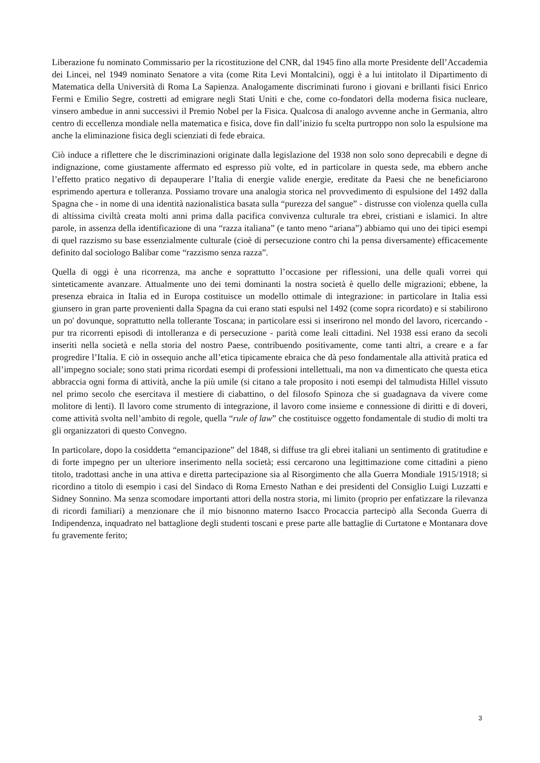Liberazione fu nominato Commissario per la ricostituzione del CNR, dal 1945 fino alla morte Presidente dell’Accademia dei Lincei, nel 1949 nominato Senatore a vita (come Rita Levi Montalcini), oggi è a lui intitolato il Dipartimento di Matematica della Università di Roma La Sapienza. Analogamente discriminati furono i giovani e brillanti fisici Enrico Fermi e Emilio Segre, costretti ad emigrare negli Stati Uniti e che, come co-fondatori della moderna fisica nucleare, vinsero ambedue in anni successivi il Premio Nobel per la Fisica. Qualcosa di analogo avvenne anche in Germania, altro centro di eccellenza mondiale nella matematica e fisica, dove fin dall’inizio fu scelta purtroppo non solo la espulsione ma anche la eliminazione fisica degli scienziati di fede ebraica.
Ciò induce a riflettere che le discriminazioni originate dalla legislazione del 1938 non solo sono deprecabili e degne di indignazione, come giustamente affermato ed espresso più volte, ed in particolare in questa sede, ma ebbero anche l’effetto pratico negativo di depauperare l’Italia di energie valide energie, ereditate da Paesi che ne beneficiarono esprimendo apertura e tolleranza. Possiamo trovare una analogia storica nel provvedimento di espulsione del 1492 dalla Spagna che - in nome di una identità nazionalistica basata sulla “purezza del sangue” - distrusse con violenza quella culla di altissima civiltà creata molti anni prima dalla pacifica convivenza culturale tra ebrei, cristiani e islamici. In altre parole, in assenza della identificazione di una “razza italiana” (e tanto meno “ariana”) abbiamo qui uno dei tipici esempi di quel razzismo su base essenzialmente culturale (cioè di persecuzione contro chi la pensa diversamente) efficacemente definito dal sociologo Balibar come “razzismo senza razza”.
Quella di oggi è una ricorrenza, ma anche e soprattutto l’occasione per riflessioni, una delle quali vorrei qui sinteticamente avanzare. Attualmente uno dei temi dominanti la nostra società è quello delle migrazioni; ebbene, la presenza ebraica in Italia ed in Europa costituisce un modello ottimale di integrazione: in particolare in Italia essi giunsero in gran parte provenienti dalla Spagna da cui erano stati espulsi nel 1492 (come sopra ricordato) e si stabilirono un po' dovunque, soprattutto nella tollerante Toscana; in particolare essi si inserirono nel mondo del lavoro, ricercando - pur tra ricorrenti episodi di intolleranza e di persecuzione - parità come leali cittadini. Nel 1938 essi erano da secoli inseriti nella società e nella storia del nostro Paese, contribuendo positivamente, come tanti altri, a creare e a far progredire l’Italia. E ciò in ossequio anche all’etica tipicamente ebraica che dà peso fondamentale alla attività pratica ed all’impegno sociale; sono stati prima ricordati esempi di professioni intellettuali, ma non va dimenticato che questa etica abbraccia ogni forma di attività, anche la più umile (si citano a tale proposito i noti esempi del talmudista Hillel vissuto nel primo secolo che esercitava il mestiere di ciabattino, o del filosofo Spinoza che si guadagnava da vivere come molitore di lenti). Il lavoro come strumento di integrazione, il lavoro come insieme e connessione di diritti e di doveri, come attività svolta nell’ambito di regole, quella “rule of law” che costituisce oggetto fondamentale di studio di molti tra gli organizzatori di questo Convegno.
In particolare, dopo la cosiddetta “emancipazione” del 1848, si diffuse tra gli ebrei italiani un sentimento di gratitudine e di forte impegno per un ulteriore inserimento nella società; essi cercarono una legittimazione come cittadini a pieno titolo, tradottasi anche in una attiva e diretta partecipazione sia al Risorgimento che alla Guerra Mondiale 1915/1918; si ricordino a titolo di esempio i casi del Sindaco di Roma Ernesto Nathan e dei presidenti del Consiglio Luigi Luzzatti e Sidney Sonnino. Ma senza scomodare importanti attori della nostra storia, mi limito (proprio per enfatizzare la rilevanza di ricordi familiari) a menzionare che il mio bisnonno materno Isacco Procaccia partecipò alla Seconda Guerra di Indipendenza, inquadrato nel battaglione degli studenti toscani e prese parte alle battaglie di Curtatone e Montanara dove fu gravemente ferito;
3